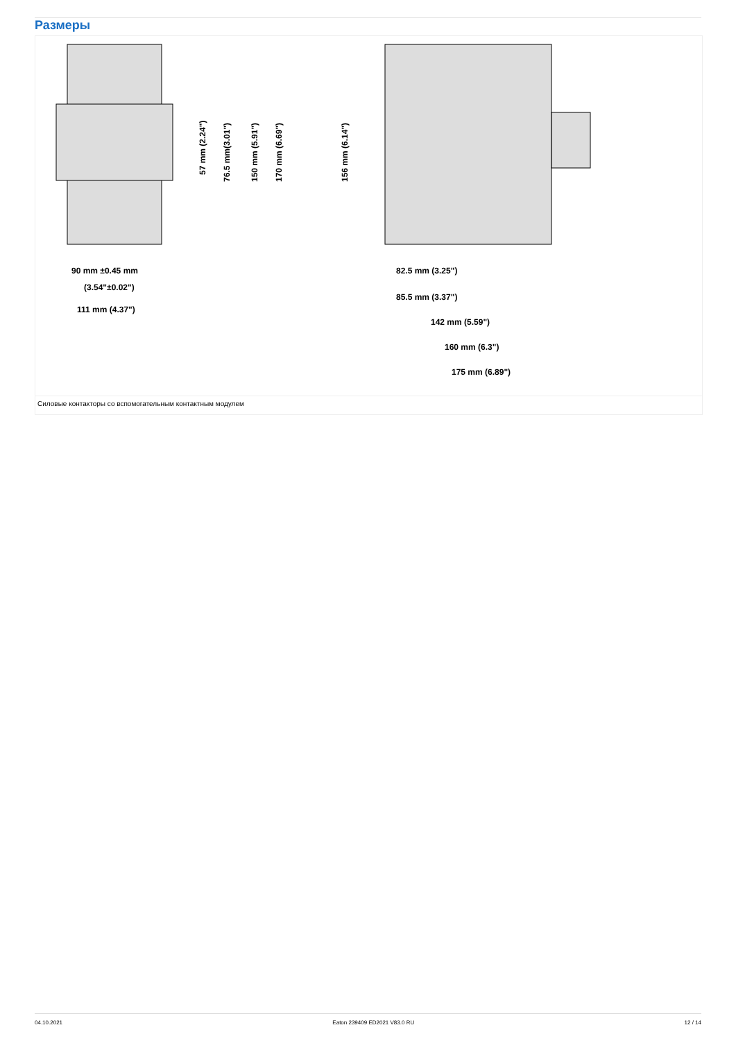Размеры
90 mm ±0.45 mm
(3.54"±0.02")
111 mm (4.37")
82.5 mm (3.25")
85.5 mm (3.37")
142 mm (5.59")
160 mm (6.3")
175 mm (6.89")
57 mm (2.24")
76.5 mm(3.01")
150 mm (5.91")
170 mm (6.69")
156 mm (6.14")
Силовые контакторы со вспомогательным контактным модулем
04.10.2021 Eaton 239409 ED2021 V83.0 RU 12 / 14